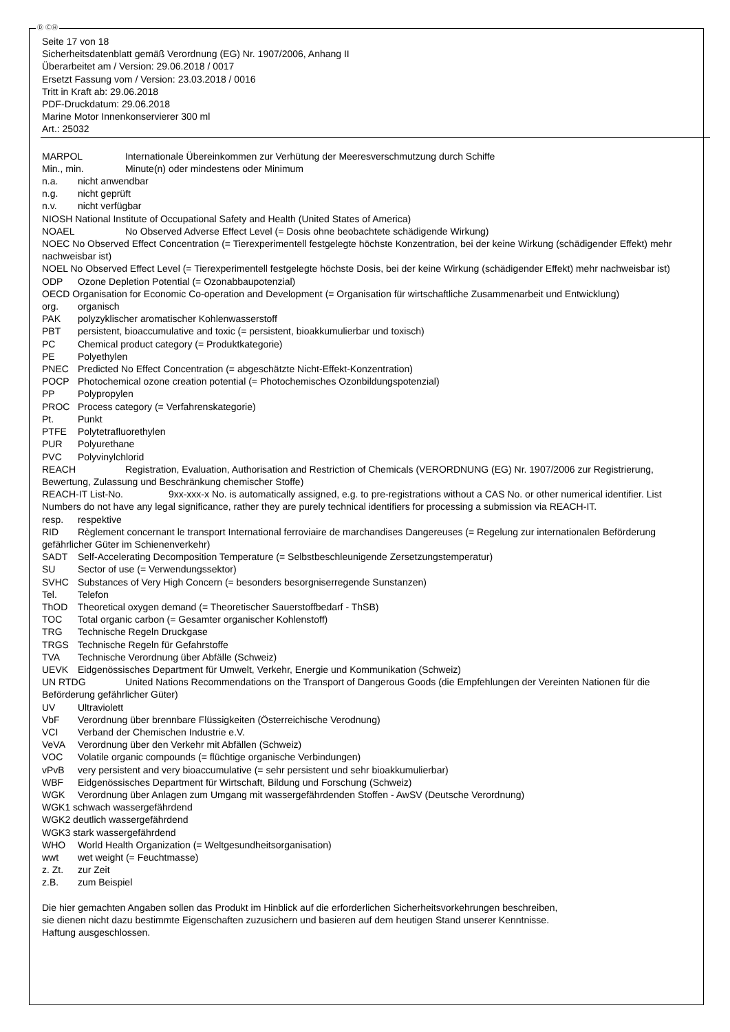Ⓓ ⒸⒽ
Seite 17 von 18
Sicherheitsdatenblatt gemäß Verordnung (EG) Nr. 1907/2006, Anhang II
Überarbeitet am / Version: 29.06.2018 / 0017
Ersetzt Fassung vom / Version: 23.03.2018 / 0016
Tritt in Kraft ab: 29.06.2018
PDF-Druckdatum: 29.06.2018
Marine Motor Innenkonservierer 300 ml
Art.: 25032
MARPOL Internationale Übereinkommen zur Verhütung der Meeresverschmutzung durch Schiffe
Min., min. Minute(n) oder mindestens oder Minimum
n.a. nicht anwendbar
n.g. nicht geprüft
n.v. nicht verfügbar
NIOSH National Institute of Occupational Safety and Health (United States of America)
NOAEL No Observed Adverse Effect Level (= Dosis ohne beobachtete schädigende Wirkung)
NOEC No Observed Effect Concentration (= Tierexperimentell festgelegte höchste Konzentration, bei der keine Wirkung (schädigender Effekt) mehr nachweisbar ist)
NOEL No Observed Effect Level (= Tierexperimentell festgelegte höchste Dosis, bei der keine Wirkung (schädigender Effekt) mehr nachweisbar ist)
ODP Ozone Depletion Potential (= Ozonabbaupotenzial)
OECD Organisation for Economic Co-operation and Development (= Organisation für wirtschaftliche Zusammenarbeit und Entwicklung)
org. organisch
PAK polyzyklischer aromatischer Kohlenwasserstoff
PBT persistent, bioaccumulative and toxic (= persistent, bioakkumulierbar und toxisch)
PC Chemical product category (= Produktkategorie)
PE Polyethylen
PNEC Predicted No Effect Concentration (= abgeschätzte Nicht-Effekt-Konzentration)
POCP Photochemical ozone creation potential (= Photochemisches Ozonbildungspotenzial)
PP Polypropylen
PROC Process category (= Verfahrenskategorie)
Pt. Punkt
PTFE Polytetrafluorethylen
PUR Polyurethane
PVC Polyvinylchlorid
REACH Registration, Evaluation, Authorisation and Restriction of Chemicals (VERORDNUNG (EG) Nr. 1907/2006 zur Registrierung, Bewertung, Zulassung und Beschränkung chemischer Stoffe)
REACH-IT List-No. 9xx-xxx-x No. is automatically assigned, e.g. to pre-registrations without a CAS No. or other numerical identifier. List Numbers do not have any legal significance, rather they are purely technical identifiers for processing a submission via REACH-IT.
resp. respektive
RID Règlement concernant le transport International ferroviaire de marchandises Dangereuses (= Regelung zur internationalen Beförderung gefährlicher Güter im Schienenverkehr)
SADT Self-Accelerating Decomposition Temperature (= Selbstbeschleunigende Zersetzungstemperatur)
SU Sector of use (= Verwendungssektor)
SVHC Substances of Very High Concern (= besonders besorgniserregende Sunstanzen)
Tel. Telefon
ThOD Theoretical oxygen demand (= Theoretischer Sauerstoffbedarf - ThSB)
TOC Total organic carbon (= Gesamter organischer Kohlenstoff)
TRG Technische Regeln Druckgase
TRGS Technische Regeln für Gefahrstoffe
TVA Technische Verordnung über Abfälle (Schweiz)
UEVK Eidgenössisches Department für Umwelt, Verkehr, Energie und Kommunikation (Schweiz)
UN RTDG United Nations Recommendations on the Transport of Dangerous Goods (die Empfehlungen der Vereinten Nationen für die Beförderung gefährlicher Güter)
UV Ultraviolett
VbF Verordnung über brennbare Flüssigkeiten (Österreichische Verodnung)
VCI Verband der Chemischen Industrie e.V.
VeVA Verordnung über den Verkehr mit Abfällen (Schweiz)
VOC Volatile organic compounds (= flüchtige organische Verbindungen)
vPvB very persistent and very bioaccumulative (= sehr persistent und sehr bioakkumulierbar)
WBF Eidgenössisches Department für Wirtschaft, Bildung und Forschung (Schweiz)
WGK Verordnung über Anlagen zum Umgang mit wassergefährdenden Stoffen - AwSV (Deutsche Verordnung)
WGK1 schwach wassergefährdend
WGK2 deutlich wassergefährdend
WGK3 stark wassergefährdend
WHO World Health Organization (= Weltgesundheitsorganisation)
wwt wet weight (= Feuchtmasse)
z. Zt. zur Zeit
z.B. zum Beispiel
Die hier gemachten Angaben sollen das Produkt im Hinblick auf die erforderlichen Sicherheitsvorkehrungen beschreiben,
sie dienen nicht dazu bestimmte Eigenschaften zuzusichern und basieren auf dem heutigen Stand unserer Kenntnisse.
Haftung ausgeschlossen.